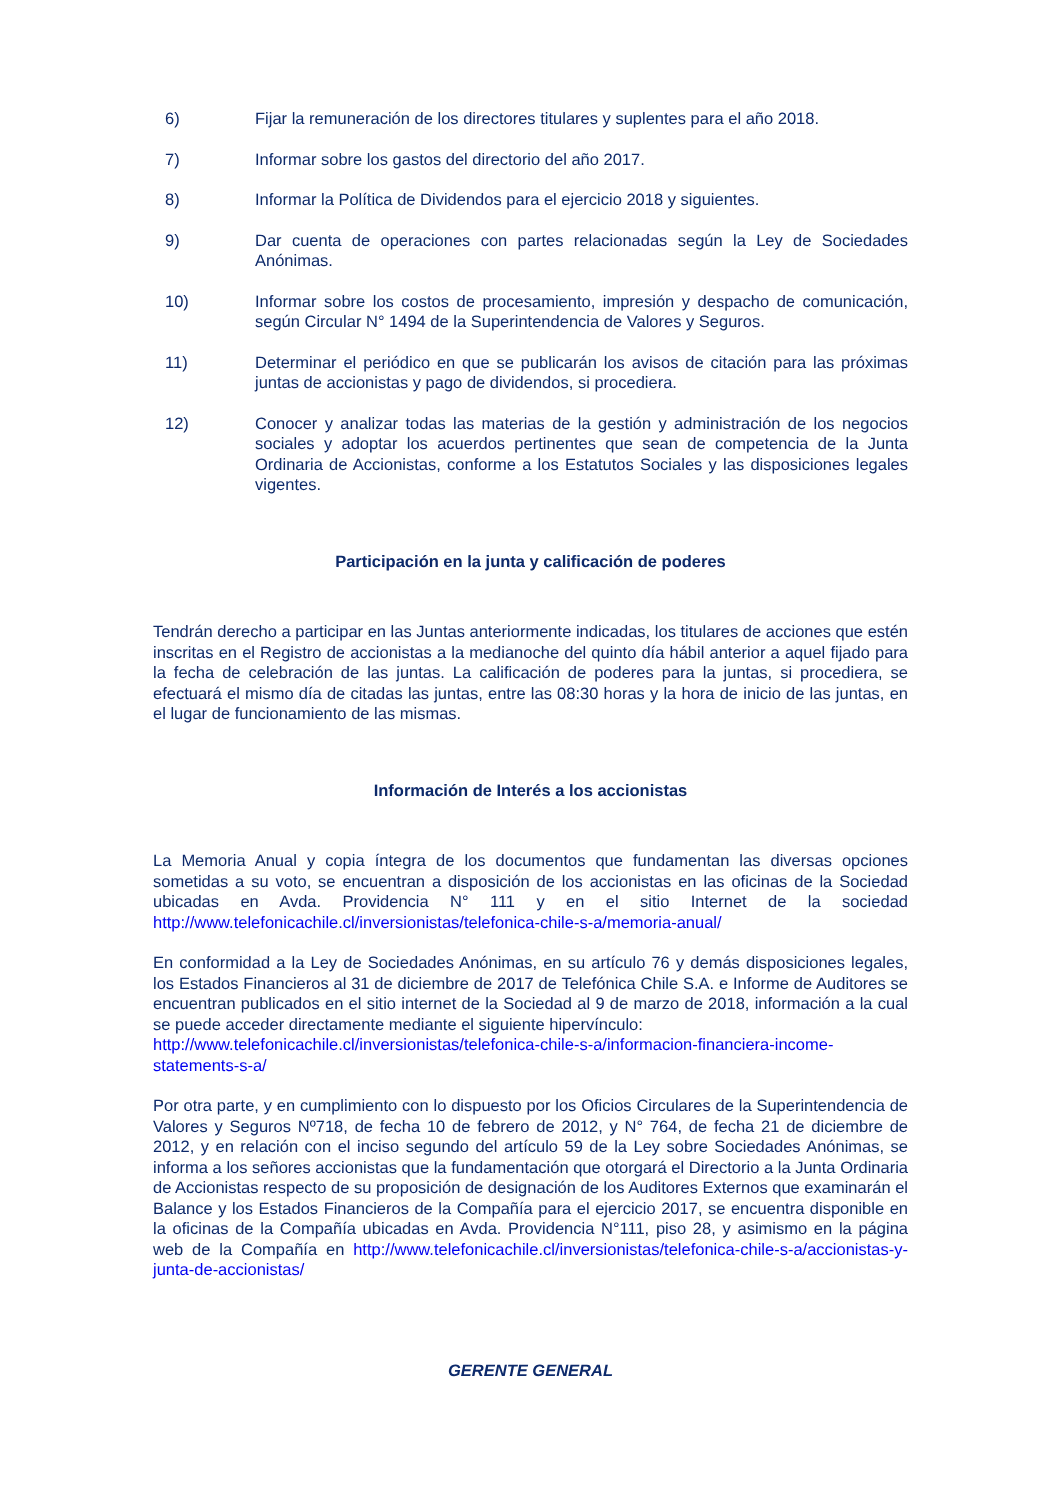6) Fijar la remuneración de los directores titulares y suplentes para el año 2018.
7) Informar sobre los gastos del directorio del año 2017.
8) Informar la Política de Dividendos para el ejercicio 2018 y siguientes.
9) Dar cuenta de operaciones con partes relacionadas según la Ley de Sociedades Anónimas.
10) Informar sobre los costos de procesamiento, impresión y despacho de comunicación, según Circular N° 1494 de la Superintendencia de Valores y Seguros.
11) Determinar el periódico en que se publicarán los avisos de citación para las próximas juntas de accionistas y pago de dividendos, si procediera.
12) Conocer y analizar todas las materias de la gestión y administración de los negocios sociales y adoptar los acuerdos pertinentes que sean de competencia de la Junta Ordinaria de Accionistas, conforme a los Estatutos Sociales y las disposiciones legales vigentes.
Participación en la junta y calificación de poderes
Tendrán derecho a participar en las Juntas anteriormente indicadas, los titulares de acciones que estén inscritas en el Registro de accionistas a la medianoche del quinto día hábil anterior a aquel fijado para la fecha de celebración de las juntas. La calificación de poderes para la juntas, si procediera, se efectuará el mismo día de citadas las juntas, entre las 08:30 horas y la hora de inicio de las juntas, en el lugar de funcionamiento de las mismas.
Información de Interés a los accionistas
La Memoria Anual y copia íntegra de los documentos que fundamentan las diversas opciones sometidas a su voto, se encuentran a disposición de los accionistas en las oficinas de la Sociedad ubicadas en Avda. Providencia N° 111 y en el sitio Internet de la sociedad http://www.telefonicachile.cl/inversionistas/telefonica-chile-s-a/memoria-anual/
En conformidad a la Ley de Sociedades Anónimas, en su artículo 76 y demás disposiciones legales, los Estados Financieros al 31 de diciembre de 2017 de Telefónica Chile S.A. e Informe de Auditores se encuentran publicados en el sitio internet de la Sociedad al 9 de marzo de 2018, información a la cual se puede acceder directamente mediante el siguiente hipervínculo:
http://www.telefonicachile.cl/inversionistas/telefonica-chile-s-a/informacion-financiera-income-statements-s-a/
Por otra parte, y en cumplimiento con lo dispuesto por los Oficios Circulares de la Superintendencia de Valores y Seguros Nº718, de fecha 10 de febrero de 2012, y N° 764, de fecha 21 de diciembre de 2012, y en relación con el inciso segundo del artículo 59 de la Ley sobre Sociedades Anónimas, se informa a los señores accionistas que la fundamentación que otorgará el Directorio a la Junta Ordinaria de Accionistas respecto de su proposición de designación de los Auditores Externos que examinarán el Balance y los Estados Financieros de la Compañía para el ejercicio 2017, se encuentra disponible en la oficinas de la Compañía ubicadas en Avda. Providencia N°111, piso 28, y asimismo en la página web de la Compañía en http://www.telefonicachile.cl/inversionistas/telefonica-chile-s-a/accionistas-y-junta-de-accionistas/
GERENTE GENERAL